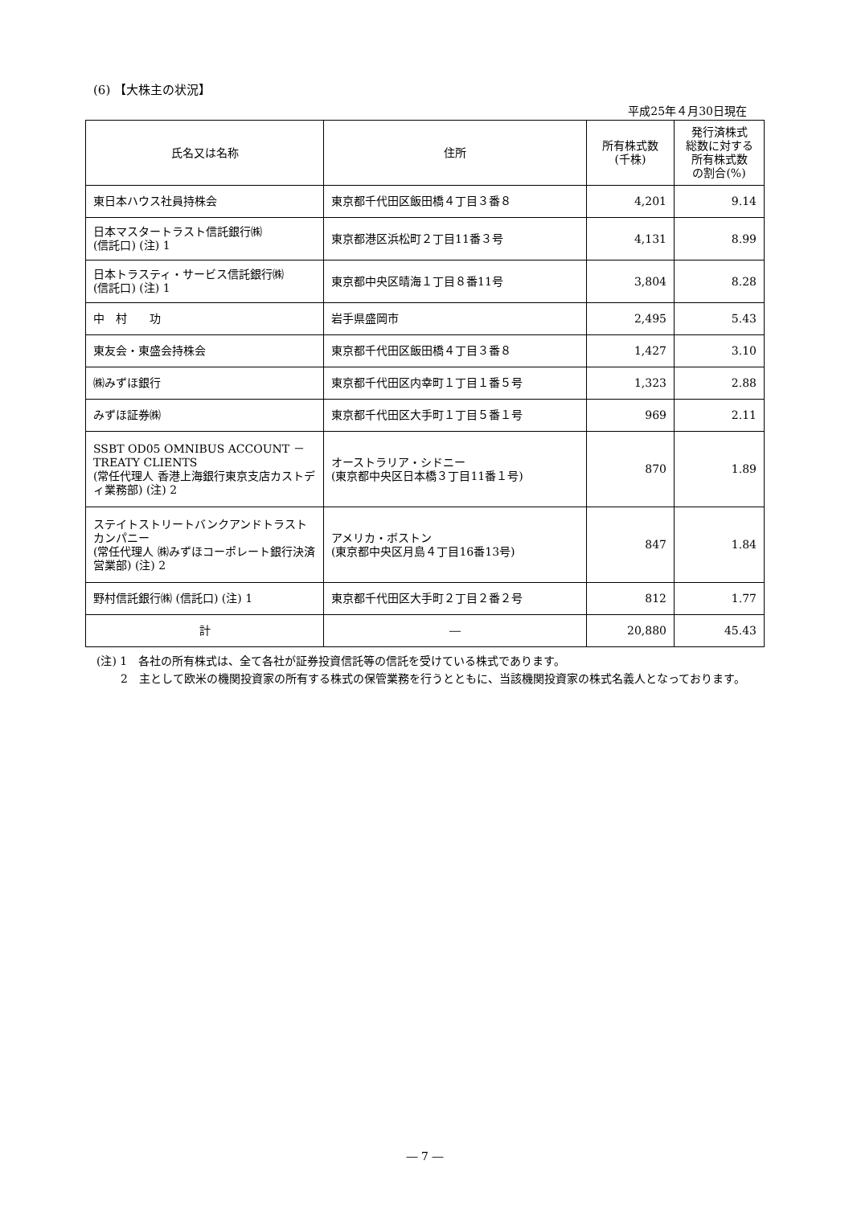(6) 【大株主の状況】
平成25年４月30日現在
| 氏名又は名称 | 住所 | 所有株式数 (千株) | 発行済株式 総数に対する 所有株式数 の割合(%) |
| --- | --- | --- | --- |
| 東日本ハウス社員持株会 | 東京都千代田区飯田橋４丁目３番８ | 4,201 | 9.14 |
| 日本マスタートラスト信託銀行㈱ (信託口) (注) 1 | 東京都港区浜松町２丁目11番３号 | 4,131 | 8.99 |
| 日本トラスティ・サービス信託銀行㈱ (信託口) (注) 1 | 東京都中央区晴海１丁目８番11号 | 3,804 | 8.28 |
| 中 村 功 | 岩手県盛岡市 | 2,495 | 5.43 |
| 東友会・東盛会持株会 | 東京都千代田区飯田橋４丁目３番８ | 1,427 | 3.10 |
| ㈱みずほ銀行 | 東京都千代田区内幸町１丁目１番５号 | 1,323 | 2.88 |
| みずほ証券㈱ | 東京都千代田区大手町１丁目５番１号 | 969 | 2.11 |
| SSBT OD05 OMNIBUS ACCOUNT － TREATY CLIENTS (常任代理人 香港上海銀行東京支店カストディ業務部) (注) 2 | オーストラリア・シドニー (東京都中央区日本橋３丁目11番１号) | 870 | 1.89 |
| ステイトストリートバンクアンドトラストカンパニー (常任代理人 ㈱みずほコーポレート銀行決済営業部) (注) 2 | アメリカ・ボストン (東京都中央区月島４丁目16番13号) | 847 | 1.84 |
| 野村信託銀行㈱ (信託口) (注) 1 | 東京都千代田区大手町２丁目２番２号 | 812 | 1.77 |
| 計 | ― | 20,880 | 45.43 |
(注) 1　各社の所有株式は、全て各社が証券投資信託等の信託を受けている株式であります。
2　主として欧米の機関投資家の所有する株式の保管業務を行うとともに、当該機関投資家の株式名義人となっております。
― 7 ―